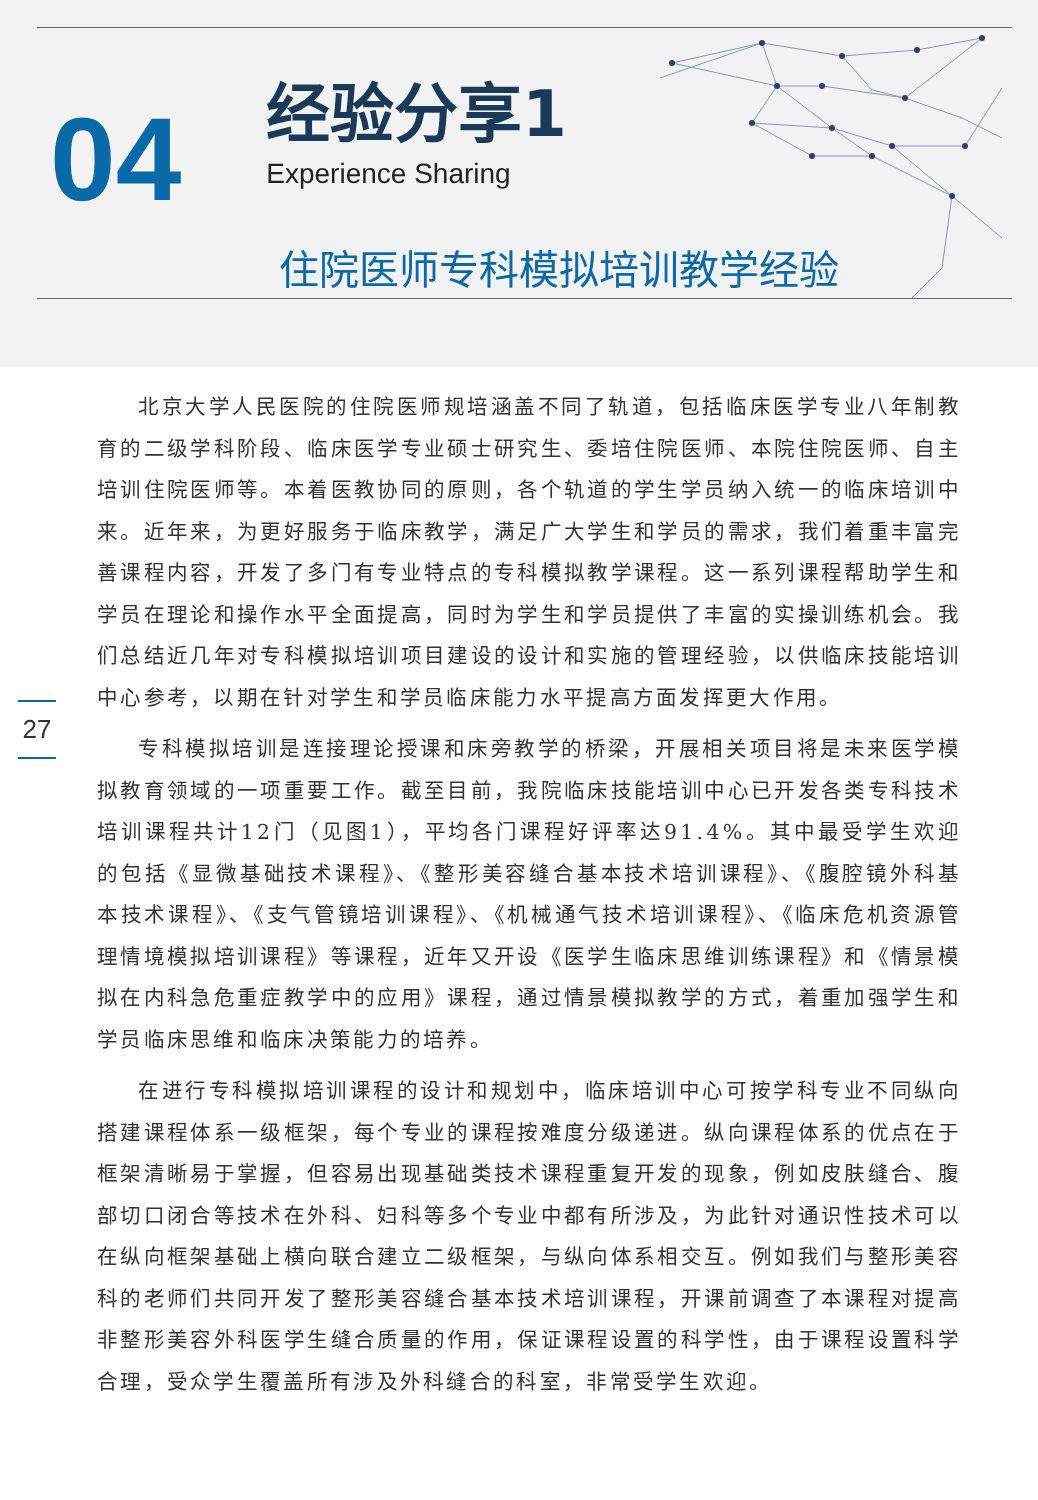04
经验分享1
Experience Sharing
住院医师专科模拟培训教学经验
27
北京大学人民医院的住院医师规培涵盖不同了轨道，包括临床医学专业八年制教育的二级学科阶段、临床医学专业硕士研究生、委培住院医师、本院住院医师、自主培训住院医师等。本着医教协同的原则，各个轨道的学生学员纳入统一的临床培训中来。近年来，为更好服务于临床教学，满足广大学生和学员的需求，我们着重丰富完善课程内容，开发了多门有专业特点的专科模拟教学课程。这一系列课程帮助学生和学员在理论和操作水平全面提高，同时为学生和学员提供了丰富的实操训练机会。我们总结近几年对专科模拟培训项目建设的设计和实施的管理经验，以供临床技能培训中心参考，以期在针对学生和学员临床能力水平提高方面发挥更大作用。
专科模拟培训是连接理论授课和床旁教学的桥梁，开展相关项目将是未来医学模拟教育领域的一项重要工作。截至目前，我院临床技能培训中心已开发各类专科技术培训课程共计12门（见图1），平均各门课程好评率达91.4%。其中最受学生欢迎的包括《显微基础技术课程》、《整形美容缝合基本技术培训课程》、《腹腔镜外科基本技术课程》、《支气管镜培训课程》、《机械通气技术培训课程》、《临床危机资源管理情境模拟培训课程》等课程，近年又开设《医学生临床思维训练课程》和《情景模拟在内科急危重症教学中的应用》课程，通过情景模拟教学的方式，着重加强学生和学员临床思维和临床决策能力的培养。
在进行专科模拟培训课程的设计和规划中，临床培训中心可按学科专业不同纵向搭建课程体系一级框架，每个专业的课程按难度分级递进。纵向课程体系的优点在于框架清晰易于掌握，但容易出现基础类技术课程重复开发的现象，例如皮肤缝合、腹部切口闭合等技术在外科、妇科等多个专业中都有所涉及，为此针对通识性技术可以在纵向框架基础上横向联合建立二级框架，与纵向体系相交互。例如我们与整形美容科的老师们共同开发了整形美容缝合基本技术培训课程，开课前调查了本课程对提高非整形美容外科医学生缝合质量的作用，保证课程设置的科学性，由于课程设置科学合理，受众学生覆盖所有涉及外科缝合的科室，非常受学生欢迎。